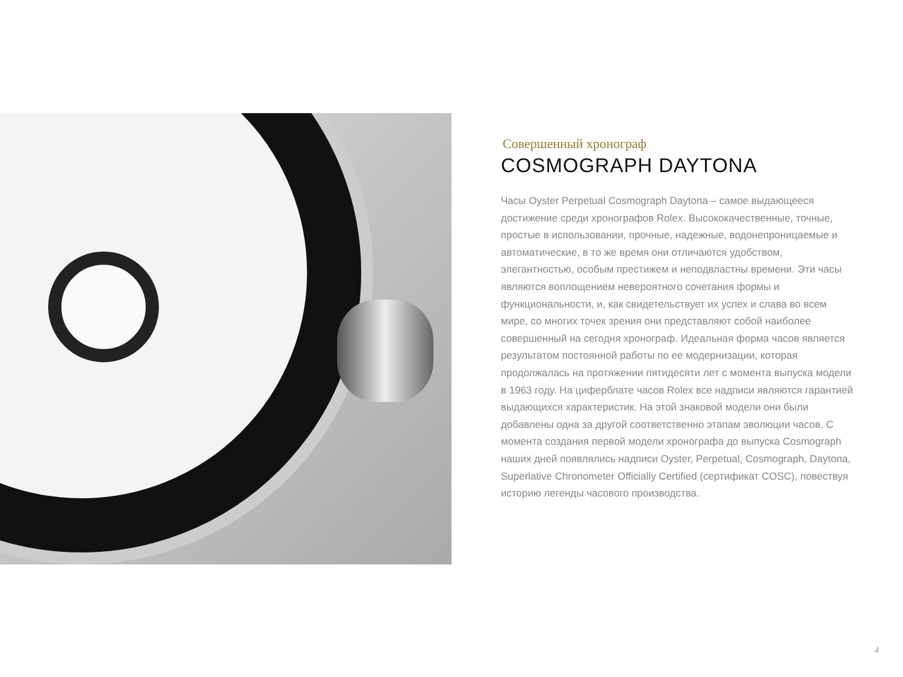Совершенный хронограф
COSMOGRAPH DAYTONA
Часы Oyster Perpetual Cosmograph Daytona – самое выдающееся достижение среди хронографов Rolex. Высококачественные, точные, простые в использовании, прочные, надежные, водонепроницаемые и автоматические, в то же время они отличаются удобством, элегантностью, особым престижем и неподвластны времени. Эти часы являются воплощением невероятного сочетания формы и функциональности, и, как свидетельствует их успех и слава во всем мире, со многих точек зрения они представляют собой наиболее совершенный на сегодня хронограф. Идеальная форма часов является результатом постоянной работы по ее модернизации, которая продолжалась на протяжении пятидесяти лет с момента выпуска модели в 1963 году. На циферблате часов Rolex все надписи являются гарантией выдающихся характеристик. На этой знаковой модели они были добавлены одна за другой соответственно этапам эволюции часов. С момента создания первой модели хронографа до выпуска Cosmograph наших дней появлялись надписи Oyster, Perpetual, Cosmograph, Daytona, Superlative Chronometer Officially Certified (сертификат COSC), повествуя историю легенды часового производства.
4